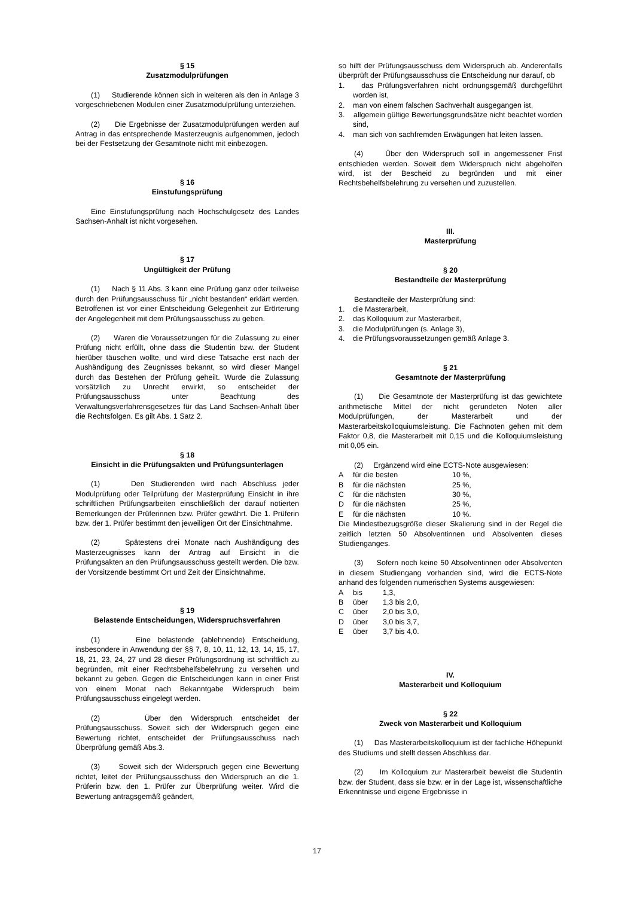§ 15
Zusatzmodulprüfungen
(1) Studierende können sich in weiteren als den in Anlage 3 vorgeschriebenen Modulen einer Zusatzmodulprüfung unterziehen.
(2) Die Ergebnisse der Zusatzmodulprüfungen werden auf Antrag in das entsprechende Masterzeugnis aufgenommen, jedoch bei der Festsetzung der Gesamtnote nicht mit einbezogen.
§ 16
Einstufungsprüfung
Eine Einstufungsprüfung nach Hochschulgesetz des Landes Sachsen-Anhalt ist nicht vorgesehen.
§ 17
Ungültigkeit der Prüfung
(1) Nach § 11 Abs. 3 kann eine Prüfung ganz oder teilweise durch den Prüfungsausschuss für „nicht bestanden“ erklärt werden. Betroffenen ist vor einer Entscheidung Gelegenheit zur Erörterung der Angelegenheit mit dem Prüfungsausschuss zu geben.
(2) Waren die Voraussetzungen für die Zulassung zu einer Prüfung nicht erfüllt, ohne dass die Studentin bzw. der Student hierüber täuschen wollte, und wird diese Tatsache erst nach der Aushändigung des Zeugnisses bekannt, so wird dieser Mangel durch das Bestehen der Prüfung geheilt. Wurde die Zulassung vorsätzlich zu Unrecht erwirkt, so entscheidet der Prüfungsausschuss unter Beachtung des Verwaltungsverfahrensgesetzes für das Land Sachsen-Anhalt über die Rechtsfolgen. Es gilt Abs. 1 Satz 2.
§ 18
Einsicht in die Prüfungsakten und Prüfungsunterlagen
(1) Den Studierenden wird nach Abschluss jeder Modulprüfung oder Teilprüfung der Masterprüfung Einsicht in ihre schriftlichen Prüfungsarbeiten einschließlich der darauf notierten Bemerkungen der Prüferinnen bzw. Prüfer gewährt. Die 1. Prüferin bzw. der 1. Prüfer bestimmt den jeweiligen Ort der Einsichtnahme.
(2) Spätestens drei Monate nach Aushändigung des Masterzeugnisses kann der Antrag auf Einsicht in die Prüfungsakten an den Prüfungsausschuss gestellt werden. Die bzw. der Vorsitzende bestimmt Ort und Zeit der Einsichtnahme.
§ 19
Belastende Entscheidungen, Widerspruchsverfahren
(1) Eine belastende (ablehnende) Entscheidung, insbesondere in Anwendung der §§ 7, 8, 10, 11, 12, 13, 14, 15, 17, 18, 21, 23, 24, 27 und 28 dieser Prüfungsordnung ist schriftlich zu begründen, mit einer Rechtsbehelfsbelehrung zu versehen und bekannt zu geben. Gegen die Entscheidungen kann in einer Frist von einem Monat nach Bekanntgabe Widerspruch beim Prüfungsausschuss eingelegt werden.
(2) Über den Widerspruch entscheidet der Prüfungsausschuss. Soweit sich der Widerspruch gegen eine Bewertung richtet, entscheidet der Prüfungsausschuss nach Überprüfung gemäß Abs.3.
(3) Soweit sich der Widerspruch gegen eine Bewertung richtet, leitet der Prüfungsausschuss den Widerspruch an die 1. Prüferin bzw. den 1. Prüfer zur Überprüfung weiter. Wird die Bewertung antragsgemäß geändert,
so hilft der Prüfungsausschuss dem Widerspruch ab. Anderenfalls überprüft der Prüfungsausschuss die Entscheidung nur darauf, ob
1. das Prüfungsverfahren nicht ordnungsgemäß durchgeführt worden ist,
2. man von einem falschen Sachverhalt ausgegangen ist,
3. allgemein gültige Bewertungsgrundsätze nicht beachtet worden sind,
4. man sich von sachfremden Erwägungen hat leiten lassen.
(4) Über den Widerspruch soll in angemessener Frist entschieden werden. Soweit dem Widerspruch nicht abgeholfen wird, ist der Bescheid zu begründen und mit einer Rechtsbehelfsbelehrung zu versehen und zuzustellen.
III.
Masterprüfung
§ 20
Bestandteile der Masterprüfung
Bestandteile der Masterprüfung sind:
1. die Masterarbeit,
2. das Kolloquium zur Masterarbeit,
3. die Modulprüfungen (s. Anlage 3),
4. die Prüfungsvoraussetzungen gemäß Anlage 3.
§ 21
Gesamtnote der Masterprüfung
(1) Die Gesamtnote der Masterprüfung ist das gewichtete arithmetische Mittel der nicht gerundeten Noten aller Modulprüfungen, der Masterarbeit und der Masterarbeitskolloquiumsleistung. Die Fachnoten gehen mit dem Faktor 0,8, die Masterarbeit mit 0,15 und die Kolloquiumsleistung mit 0,05 ein.
(2) Ergänzend wird eine ECTS-Note ausgewiesen:
| A | für die besten | 10 %, |
| B | für die nächsten | 25 %, |
| C | für die nächsten | 30 %, |
| D | für die nächsten | 25 %, |
| E | für die nächsten | 10 %. |
Die Mindestbezugsgröße dieser Skalierung sind in der Regel die zeitlich letzten 50 Absolventinnen und Absolventen dieses Studienganges.
(3) Sofern noch keine 50 Absolventinnen oder Absolventen in diesem Studiengang vorhanden sind, wird die ECTS-Note anhand des folgenden numerischen Systems ausgewiesen:
| A | bis | 1,3, |
| B | über | 1,3 bis 2,0, |
| C | über | 2,0 bis 3,0, |
| D | über | 3,0 bis 3,7, |
| E | über | 3,7 bis 4,0. |
IV.
Masterarbeit und Kolloquium
§ 22
Zweck von Masterarbeit und Kolloquium
(1) Das Masterarbeitskolloquium ist der fachliche Höhepunkt des Studiums und stellt dessen Abschluss dar.
(2) Im Kolloquium zur Masterarbeit beweist die Studentin bzw. der Student, dass sie bzw. er in der Lage ist, wissenschaftliche Erkenntnisse und eigene Ergebnisse in
17